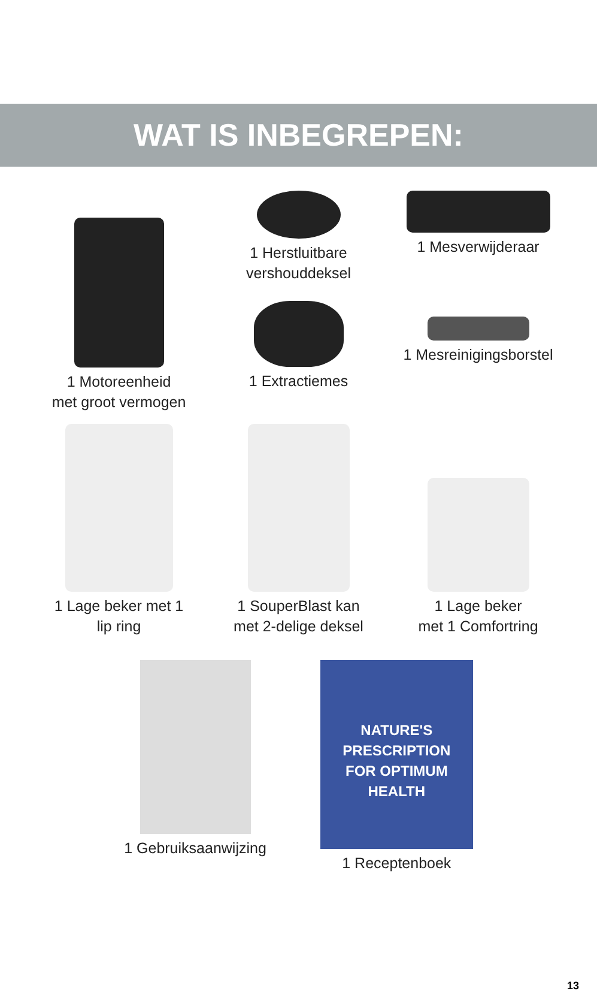WAT IS INBEGREPEN:
1 Motoreenheid
met groot vermogen
1 Herstluitbare
vershouddeksel
1 Extractiemes
1 Mesverwijderaar
1 Mesreinigingsborstel
1 Lage beker met 1
lip ring
1 SouperBlast kan
met 2-delige deksel
1 Lage beker
met 1 Comfortring
1 Gebruiksaanwijzing
NATURE'S
PRESCRIPTION
FOR OPTIMUM
HEALTH
1 Receptenboek
13